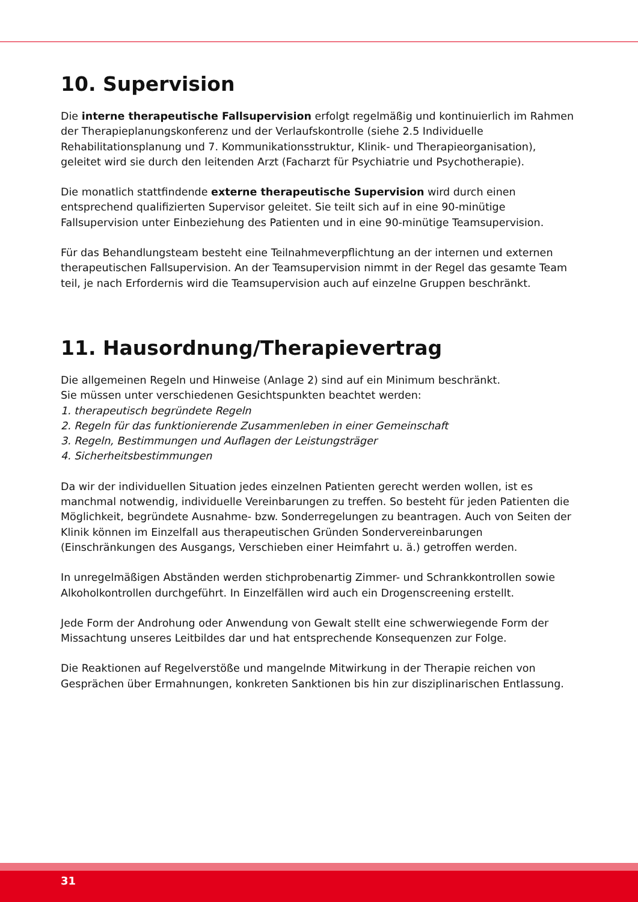10. Supervision
Die interne therapeutische Fallsupervision erfolgt regelmäßig und kontinuierlich im Rahmen der Therapieplanungskonferenz und der Verlaufskontrolle (siehe 2.5 Individuelle Rehabilitationsplanung und 7. Kommunikationsstruktur, Klinik- und Therapieorganisation), geleitet wird sie durch den leitenden Arzt (Facharzt für Psychiatrie und Psychotherapie).
Die monatlich stattfindende externe therapeutische Supervision wird durch einen entsprechend qualifizierten Supervisor geleitet. Sie teilt sich auf in eine 90-minütige Fallsupervision unter Einbeziehung des Patienten und in eine 90-minütige Teamsupervision.
Für das Behandlungsteam besteht eine Teilnahmeverpflichtung an der internen und externen therapeutischen Fallsupervision. An der Teamsupervision nimmt in der Regel das gesamte Team teil, je nach Erfordernis wird die Teamsupervision auch auf einzelne Gruppen beschränkt.
11. Hausordnung/Therapievertrag
Die allgemeinen Regeln und Hinweise (Anlage 2) sind auf ein Minimum beschränkt.
Sie müssen unter verschiedenen Gesichtspunkten beachtet werden:
1. therapeutisch begründete Regeln
2. Regeln für das funktionierende Zusammenleben in einer Gemeinschaft
3. Regeln, Bestimmungen und Auflagen der Leistungsträger
4. Sicherheitsbestimmungen
Da wir der individuellen Situation jedes einzelnen Patienten gerecht werden wollen, ist es manchmal notwendig, individuelle Vereinbarungen zu treffen. So besteht für jeden Patienten die Möglichkeit, begründete Ausnahme- bzw. Sonderregelungen zu beantragen. Auch von Seiten der Klinik können im Einzelfall aus therapeutischen Gründen Sondervereinbarungen (Einschränkungen des Ausgangs, Verschieben einer Heimfahrt u. ä.) getroffen werden.
In unregelmäßigen Abständen werden stichprobenartig Zimmer- und Schrankkontrollen sowie Alkoholkontrollen durchgeführt. In Einzelfällen wird auch ein Drogenscreening erstellt.
Jede Form der Androhung oder Anwendung von Gewalt stellt eine schwerwiegende Form der Missachtung unseres Leitbildes dar und hat entsprechende Konsequenzen zur Folge.
Die Reaktionen auf Regelverstöße und mangelnde Mitwirkung in der Therapie reichen von Gesprächen über Ermahnungen, konkreten Sanktionen bis hin zur disziplinarischen Entlassung.
31